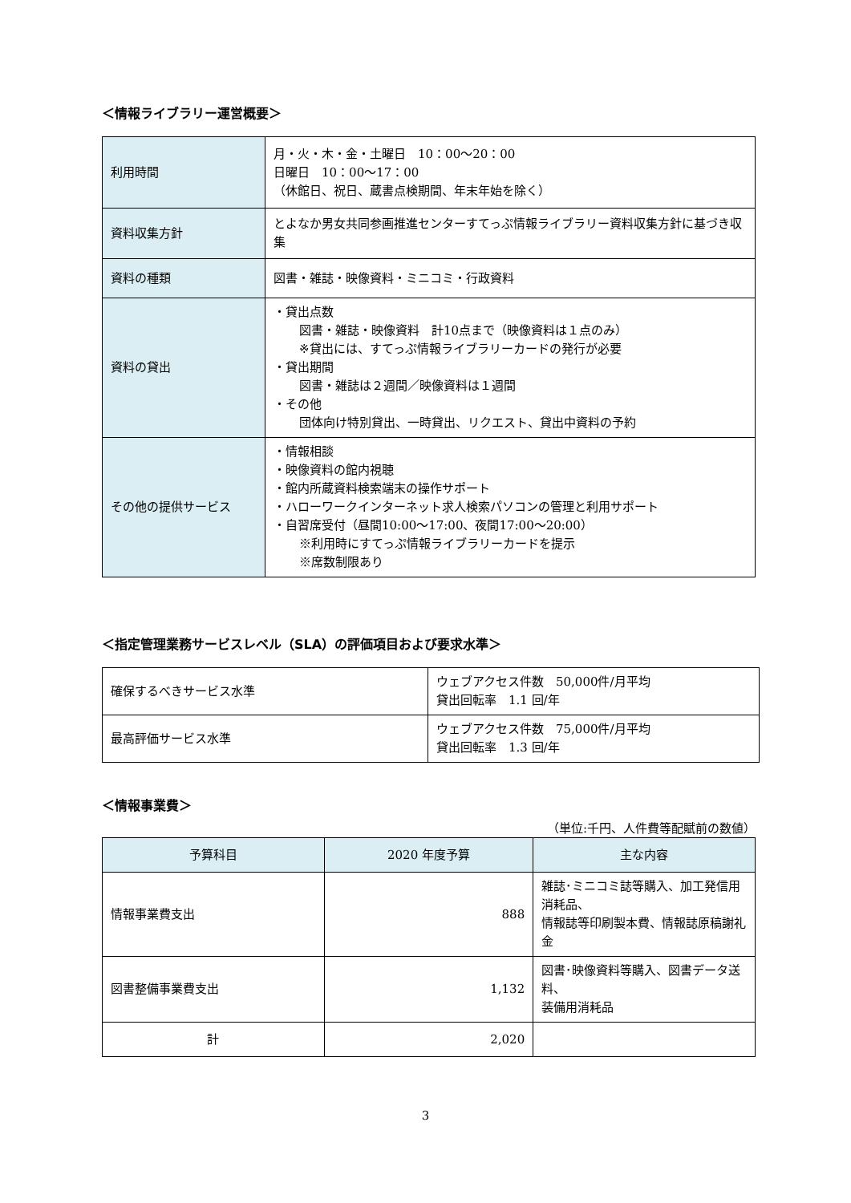＜情報ライブラリー運営概要＞
| 利用時間 | 月・火・木・金・土曜日 10：00～20：00 日曜日 10：00～17：00 （休館日、祝日、蔵書点検期間、年末年始を除く） |
| 資料収集方針 | とよなか男女共同参画推進センターすてっぷ情報ライブラリー資料収集方針に基づき収集 |
| 資料の種類 | 図書・雑誌・映像資料・ミニコミ・行政資料 |
| 資料の貸出 | ・貸出点数 図書・雑誌・映像資料 計10点まで（映像資料は１点のみ） ※貸出には、すてっぷ情報ライブラリーカードの発行が必要 ・貸出期間 図書・雑誌は２週間／映像資料は１週間 ・その他 団体向け特別貸出、一時貸出、リクエスト、貸出中資料の予約 |
| その他の提供サービス | ・情報相談 ・映像資料の館内視聴 ・館内所蔵資料検索端末の操作サポート ・ハローワークインターネット求人検索パソコンの管理と利用サポート ・自習席受付（昼間10:00～17:00、夜間17:00～20:00） ※利用時にすてっぷ情報ライブラリーカードを提示 ※席数制限あり |
＜指定管理業務サービスレベル（SLA）の評価項目および要求水準＞
| 確保するべきサービス水準 | ウェブアクセス件数 50,000件/月平均 貸出回転率 1.1 回/年 |
| 最高評価サービス水準 | ウェブアクセス件数 75,000件/月平均 貸出回転率 1.3 回/年 |
＜情報事業費＞
（単位:千円、人件費等配賦前の数値）
| 予算科目 | 2020 年度予算 | 主な内容 |
| --- | --- | --- |
| 情報事業費支出 | 888 | 雑誌･ミニコミ誌等購入、加工発信用消耗品、 情報誌等印刷製本費、情報誌原稿謝礼金 |
| 図書整備事業費支出 | 1,132 | 図書･映像資料等購入、図書データ送料、 装備用消耗品 |
| 計 | 2,020 | |
3